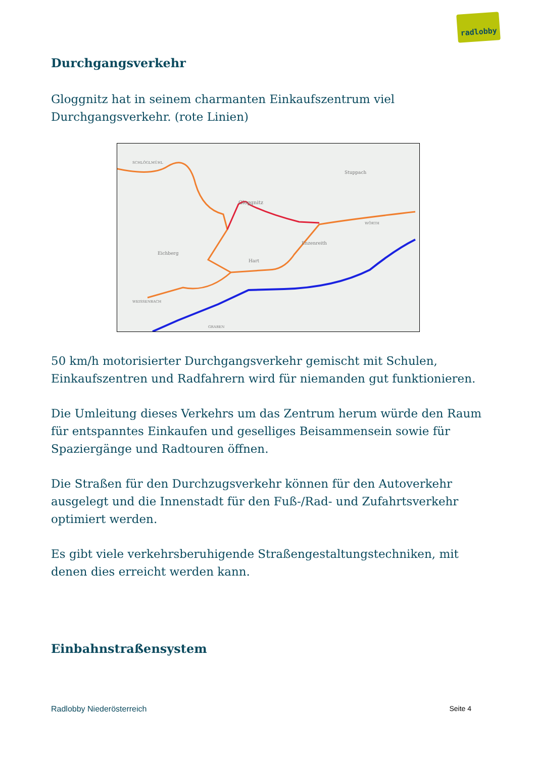radlobby
Durchgangsverkehr
Gloggnitz hat in seinem charmanten Einkaufszentrum viel Durchgangsverkehr. (rote Linien)
SCHLÖGLMÜHL
Stuppach
Gloggnitz
Eichberg
Hart
Enzenreith
WÖRTH
WEISSENBACH
GRABEN
50 km/h motorisierter Durchgangsverkehr gemischt mit Schulen, Einkaufszentren und Radfahrern wird für niemanden gut funktionieren.
Die Umleitung dieses Verkehrs um das Zentrum herum würde den Raum für entspanntes Einkaufen und geselliges Beisammensein sowie für Spaziergänge und Radtouren öffnen.
Die Straßen für den Durchzugsverkehr können für den Autoverkehr ausgelegt und die Innenstadt für den Fuß-/Rad- und Zufahrtsverkehr optimiert werden.
Es gibt viele verkehrsberuhigende Straßengestaltungstechniken, mit denen dies erreicht werden kann.
Einbahnstraßensystem
Radlobby Niederösterreich Seite 4